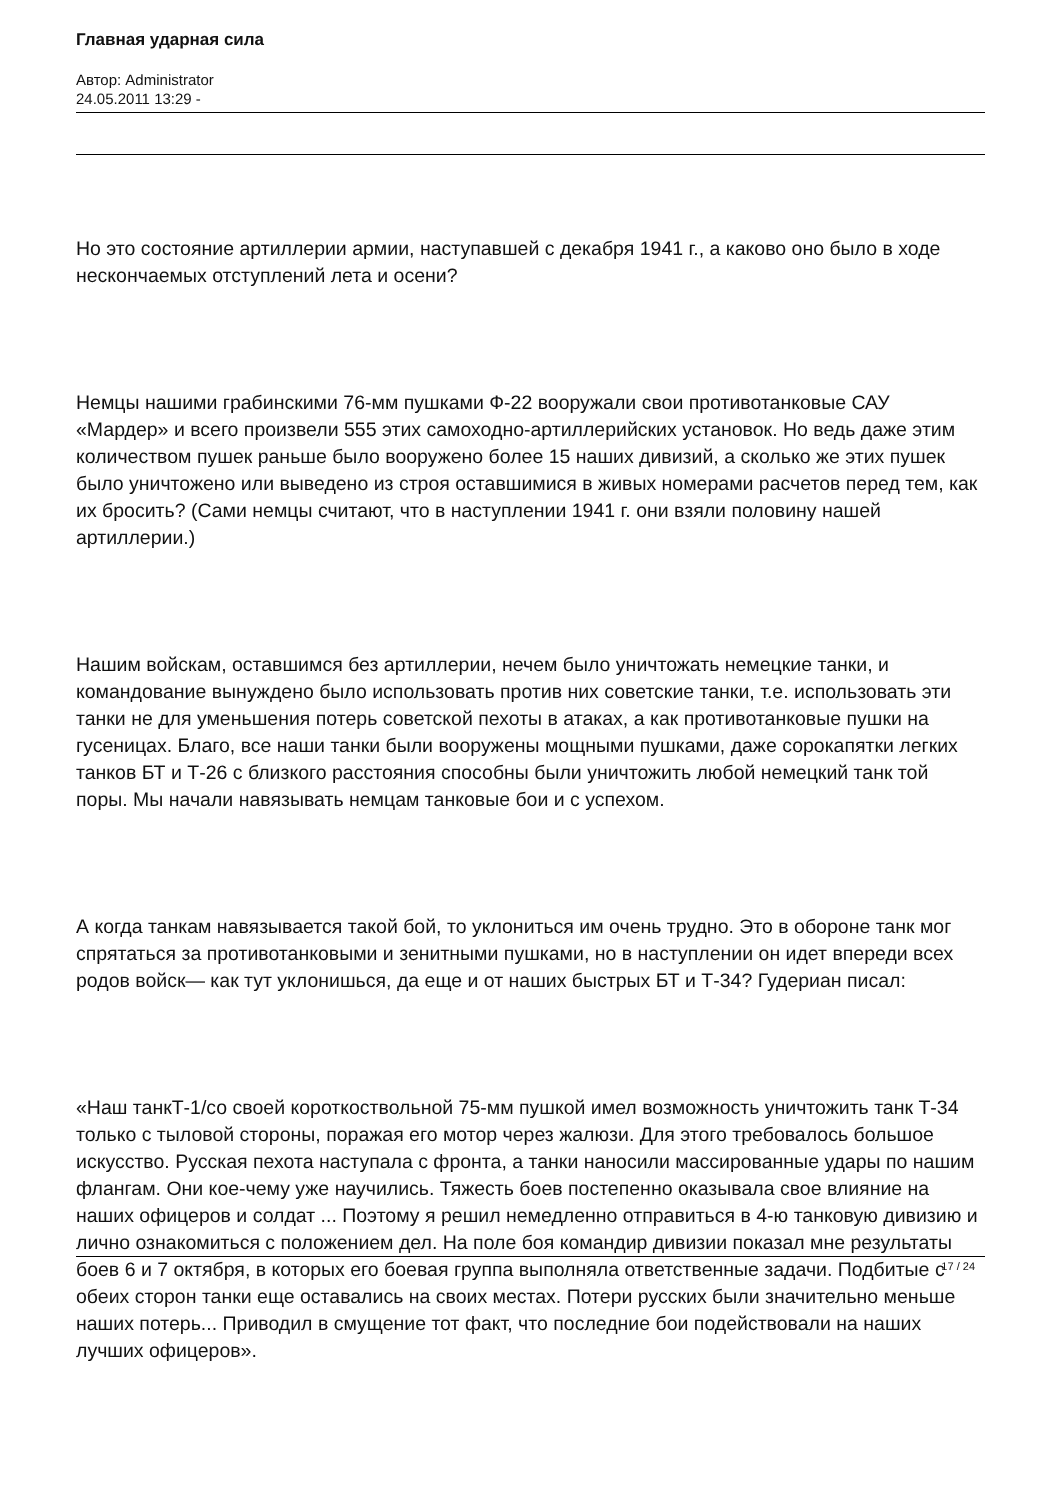Главная ударная сила
Автор: Administrator
24.05.2011 13:29 -
Но это состояние артиллерии армии, наступавшей с декабря 1941 г., а каково оно было в ходе нескончаемых отступлений лета и осени?
Немцы нашими грабинскими 76-мм пушками Ф-22 вооружали свои противотанковые САУ «Мардер» и всего произвели 555 этих самоходно-артиллерийских установок. Но ведь даже этим количеством пушек раньше было вооружено более 15 наших дивизий, а сколько же этих пушек было уничтожено или выведено из строя оставшимися в живых номерами расчетов перед тем, как их бросить? (Сами немцы считают, что в наступлении 1941 г. они взяли половину нашей артиллерии.)
Нашим войскам, оставшимся без артиллерии, нечем было уничтожать немецкие танки, и командование вынуждено было использовать против них советские танки, т.е. использовать эти танки не для уменьшения потерь советской пехоты в атаках, а как противотанковые пушки на гусеницах. Благо, все наши танки были вооружены мощными пушками, даже сорокапятки легких танков БТ и Т-26 с близкого расстояния способны были уничтожить любой немецкий танк той поры. Мы начали навязывать немцам танковые бои и с успехом.
А когда танкам навязывается такой бой, то уклониться им очень трудно. Это в обороне танк мог спрятаться за противотанковыми и зенитными пушками, но в наступлении он идет впереди всех родов войск— как тут уклонишься, да еще и от наших быстрых БТ и Т-34? Гудериан писал:
«Наш танкТ-1/со своей короткоствольной 75-мм пушкой имел возможность уничтожить танк Т-34 только с тыловой стороны, поражая его мотор через жалюзи. Для этого требовалось большое искусство. Русская пехота наступала с фронта, а танки наносили массированные удары по нашим флангам. Они кое-чему уже научились. Тяжесть боев постепенно оказывала свое влияние на наших офицеров и солдат ... Поэтому я решил немедленно отправиться в 4-ю танковую дивизию и лично ознакомиться с положением дел. На поле боя командир дивизии показал мне результаты боев 6 и 7 октября, в которых его боевая группа выполняла ответственные задачи. Подбитые с обеих сторон танки еще оставались на своих местах. Потери русских были значительно меньше наших потерь... Приводил в смущение тот факт, что последние бои подействовали на наших лучших офицеров».
17 / 24